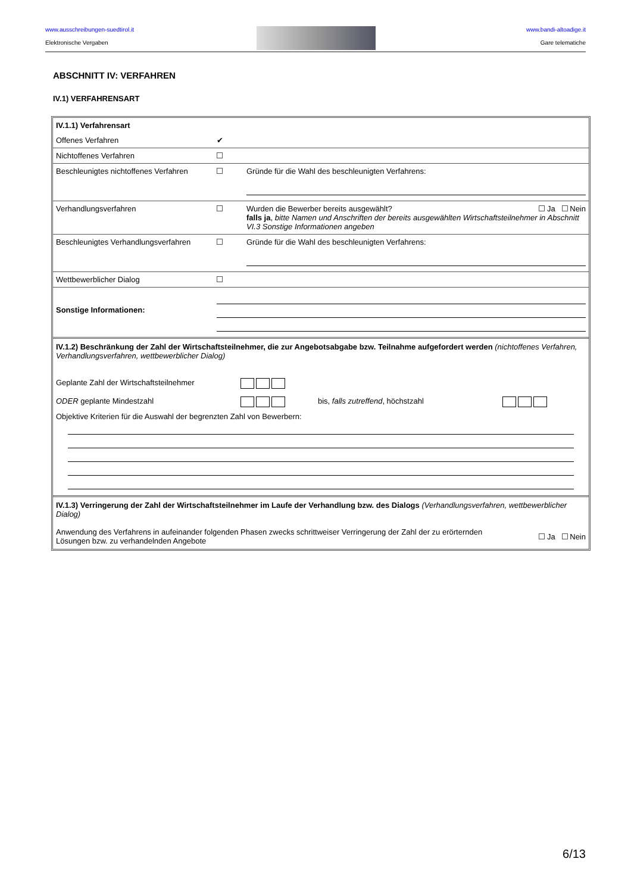www.ausschreibungen-suedtirol.it
Elektronische Vergaben
www.bandi-altoadige.it
Gare telematiche
ABSCHNITT IV: VERFAHREN
IV.1) VERFAHRENSART
| IV.1.1) Verfahrensart | | |
| Offenes Verfahren | ✔ | |
| Nichtoffenes Verfahren | | |
| Beschleunigtes nichtoffenes Verfahren | | Gründe für die Wahl des beschleunigten Verfahrens: |
| Verhandlungsverfahren | | Ja Nein Wurden die Bewerber bereits ausgewählt? falls ja , bitte Namen und Anschriften der bereits ausgewählten Wirtschaftsteilnehmer in Abschnitt VI.3 Sonstige Informationen angeben |
| Beschleunigtes Verhandlungsverfahren | | Gründe für die Wahl des beschleunigten Verfahrens: |
| Wettbewerblicher Dialog | | |
| Sonstige Informationen: | | |
IV.1.2) Beschränkung der Zahl der Wirtschaftsteilnehmer, die zur Angebotsabgabe bzw. Teilnahme aufgefordert werden (nichtoffenes Verfahren, Verhandlungsverfahren, wettbewerblicher Dialog)
| Geplante Zahl der Wirtschaftsteilnehmer | | | |
| ODER geplante Mindestzahl | | bis, falls zutreffend , höchstzahl | |
Objektive Kriterien für die Auswahl der begrenzten Zahl von Bewerbern:
IV.1.3) Verringerung der Zahl der Wirtschaftsteilnehmer im Laufe der Verhandlung bzw. des Dialogs (Verhandlungsverfahren, wettbewerblicher Dialog)
Ja Nein Anwendung des Verfahrens in aufeinander folgenden Phasen zwecks schrittweiser Verringerung der Zahl der zu erörternden
Lösungen bzw. zu verhandelnden Angebote
6/13